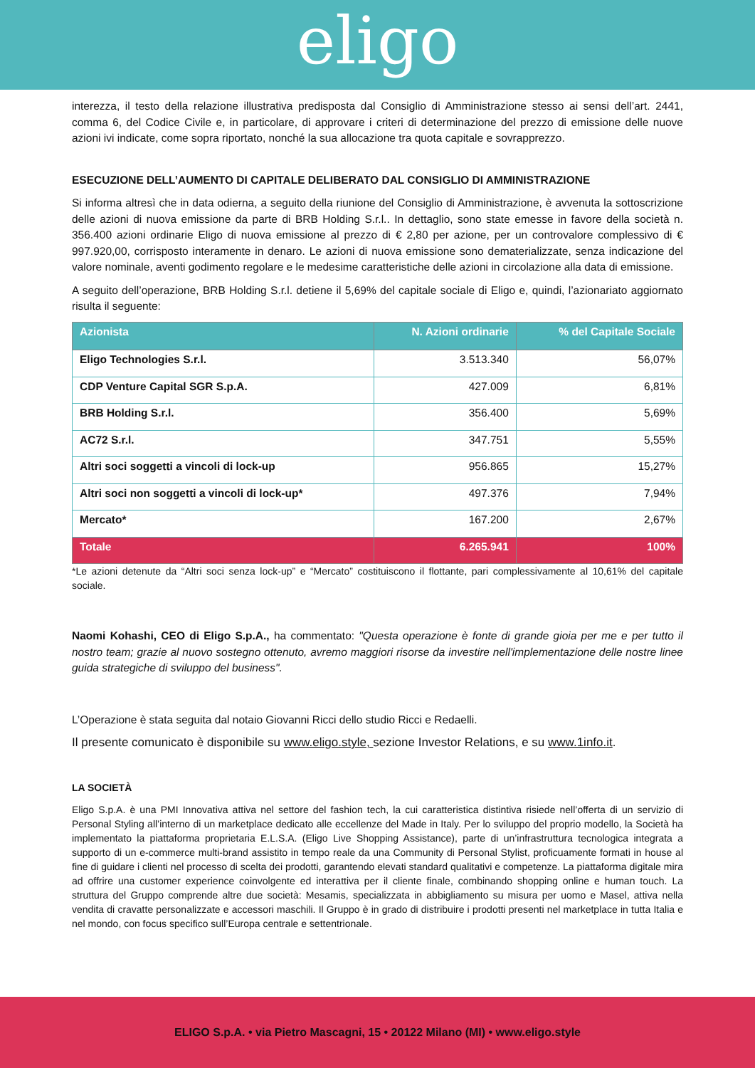eligo
interezza, il testo della relazione illustrativa predisposta dal Consiglio di Amministrazione stesso ai sensi dell’art. 2441, comma 6, del Codice Civile e, in particolare, di approvare i criteri di determinazione del prezzo di emissione delle nuove azioni ivi indicate, come sopra riportato, nonché la sua allocazione tra quota capitale e sovrapprezzo.
ESECUZIONE DELL’AUMENTO DI CAPITALE DELIBERATO DAL CONSIGLIO DI AMMINISTRAZIONE
Si informa altresì che in data odierna, a seguito della riunione del Consiglio di Amministrazione, è avvenuta la sottoscrizione delle azioni di nuova emissione da parte di BRB Holding S.r.l.. In dettaglio, sono state emesse in favore della società n. 356.400 azioni ordinarie Eligo di nuova emissione al prezzo di € 2,80 per azione, per un controvalore complessivo di € 997.920,00, corrisposto interamente in denaro. Le azioni di nuova emissione sono dematerializzate, senza indicazione del valore nominale, aventi godimento regolare e le medesime caratteristiche delle azioni in circolazione alla data di emissione.
A seguito dell’operazione, BRB Holding S.r.l. detiene il 5,69% del capitale sociale di Eligo e, quindi, l’azionariato aggiornato risulta il seguente:
| Azionista | N. Azioni ordinarie | % del Capitale Sociale |
| --- | --- | --- |
| Eligo Technologies S.r.l. | 3.513.340 | 56,07% |
| CDP Venture Capital SGR S.p.A. | 427.009 | 6,81% |
| BRB Holding S.r.l. | 356.400 | 5,69% |
| AC72 S.r.l. | 347.751 | 5,55% |
| Altri soci soggetti a vincoli di lock-up | 956.865 | 15,27% |
| Altri soci non soggetti a vincoli di lock-up* | 497.376 | 7,94% |
| Mercato* | 167.200 | 2,67% |
| Totale | 6.265.941 | 100% |
*Le azioni detenute da “Altri soci senza lock-up” e “Mercato” costituiscono il flottante, pari complessivamente al 10,61% del capitale sociale.
Naomi Kohashi, CEO di Eligo S.p.A., ha commentato: "Questa operazione è fonte di grande gioia per me e per tutto il nostro team; grazie al nuovo sostegno ottenuto, avremo maggiori risorse da investire nell'implementazione delle nostre linee guida strategiche di sviluppo del business".
L’Operazione è stata seguita dal notaio Giovanni Ricci dello studio Ricci e Redaelli.
Il presente comunicato è disponibile su www.eligo.style, sezione Investor Relations, e su www.1info.it.
LA SOCIETÀ
Eligo S.p.A. è una PMI Innovativa attiva nel settore del fashion tech, la cui caratteristica distintiva risiede nell’offerta di un servizio di Personal Styling all’interno di un marketplace dedicato alle eccellenze del Made in Italy. Per lo sviluppo del proprio modello, la Società ha implementato la piattaforma proprietaria E.L.S.A. (Eligo Live Shopping Assistance), parte di un’infrastruttura tecnologica integrata a supporto di un e-commerce multi-brand assistito in tempo reale da una Community di Personal Stylist, proficuamente formati in house al fine di guidare i clienti nel processo di scelta dei prodotti, garantendo elevati standard qualitativi e competenze. La piattaforma digitale mira ad offrire una customer experience coinvolgente ed interattiva per il cliente finale, combinando shopping online e human touch. La struttura del Gruppo comprende altre due società: Mesamis, specializzata in abbigliamento su misura per uomo e Masel, attiva nella vendita di cravatte personalizzate e accessori maschili. Il Gruppo è in grado di distribuire i prodotti presenti nel marketplace in tutta Italia e nel mondo, con focus specifico sull’Europa centrale e settentrionale.
ELIGO S.p.A. • via Pietro Mascagni, 15 • 20122 Milano (MI) • www.eligo.style